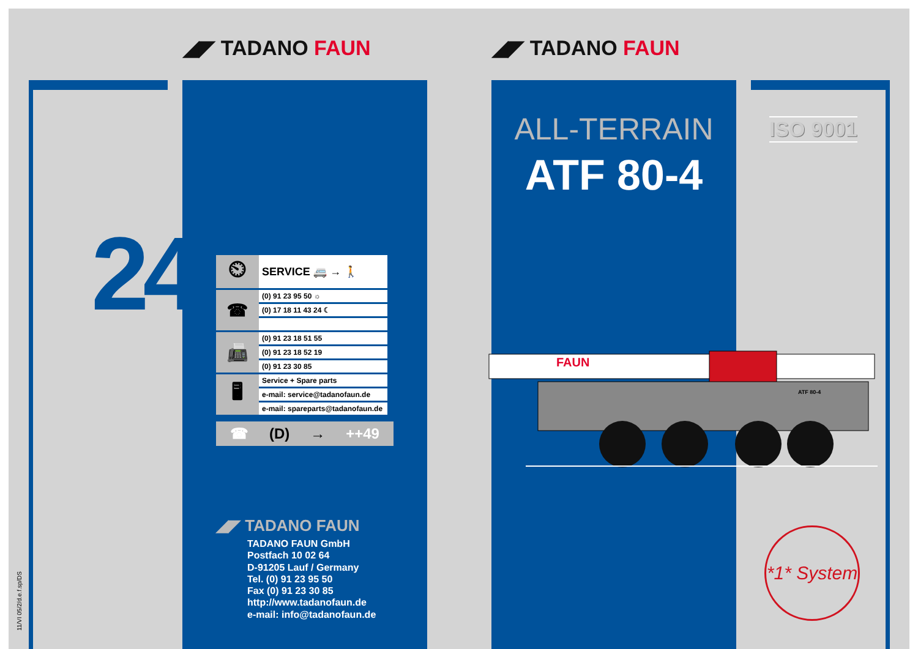◢◤ TADANO FAUN ◢◤ TADANO FAUN
24
| ⏲ | SERVICE 🚐 → 🚶 |
| ☎ | (0) 91 23 95 50 ☼ |
| | (0) 17 18 11 43 24 ☾ |
| 📠 | (0) 91 23 18 51 55 |
| | (0) 91 23 18 52 19 |
| | (0) 91 23 30 85 |
| 🖥 | Service + Spare parts |
| | e-mail: service@tadanofaun.de |
| | e-mail: spareparts@tadanofaun.de |
☎ (D) → ++49
◢◤ TADANO FAUN
TADANO FAUN GmbH
Postfach 10 02 64
D-91205 Lauf / Germany
Tel. (0) 91 23 95 50
Fax (0) 91 23 30 85
http://www.tadanofaun.de
e-mail: info@tadanofaun.de
11/VI 05/2/d.e.f.sp/DS
ALL-TERRAIN
ATF 80-4
ISO 9001
FAUN
ATF 80-4
*1* System